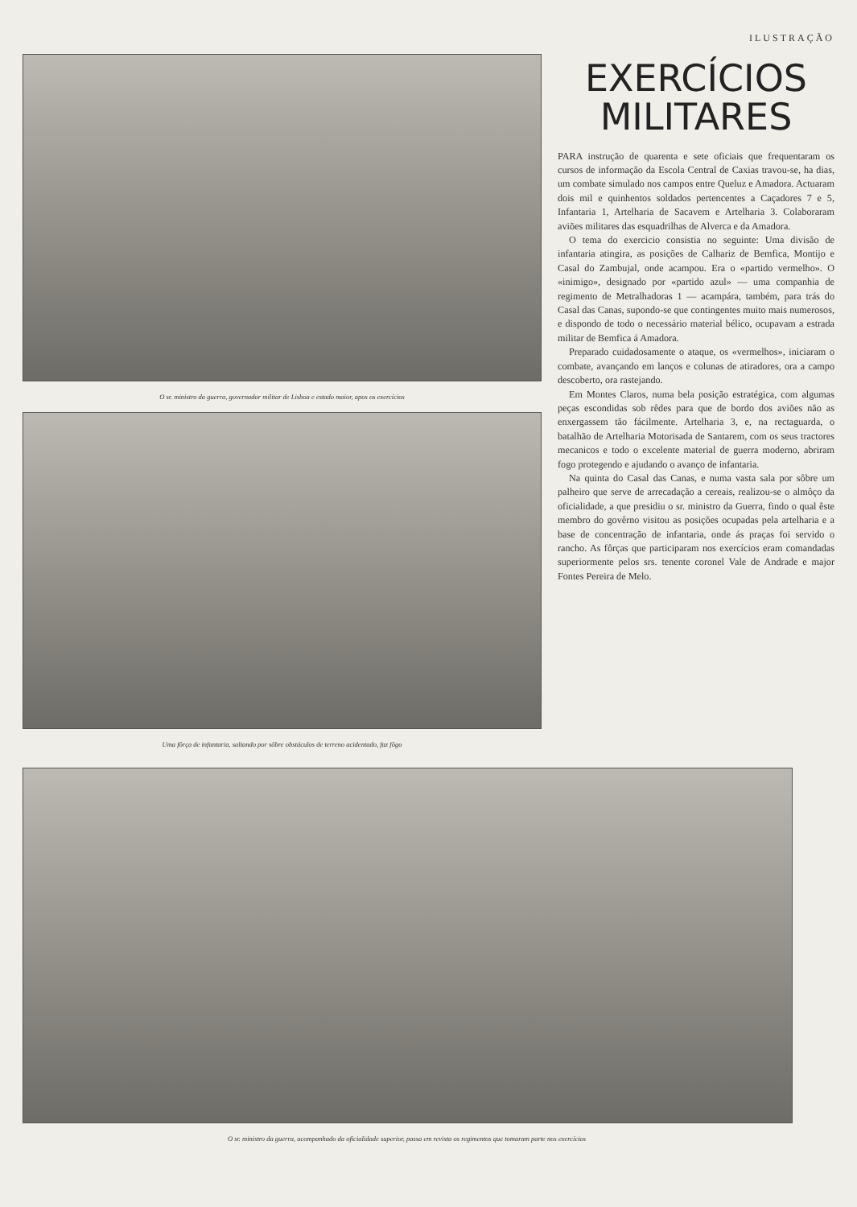ILUSTRAÇÃO
O sr. ministro da guerra, governador militar de Lisboa e estado maior, apos os exercícios
Uma fôrça de infantaria, saltando por sôbre obstáculos de terreno acidentado, faz fôgo
EXERCÍCIOS
MILITARES
PARA instrução de quarenta e sete oficiais que frequentaram os cursos de informação da Escola Central de Caxias travou-se, ha dias, um combate simulado nos campos entre Queluz e Amadora. Actuaram dois mil e quinhentos soldados pertencentes a Caçadores 7 e 5, Infantaria 1, Artelharia de Sacavem e Artelharia 3. Colaboraram aviões militares das esquadrilhas de Alverca e da Amadora.
O tema do exercicio consistia no seguinte: Uma divisão de infantaria atingira, as posições de Calhariz de Bemfica, Montijo e Casal do Zambujal, onde acampou. Era o «partido vermelho». O «inimigo», designado por «partido azul» — uma companhia de regimento de Metralhadoras 1 — acampára, também, para trás do Casal das Canas, supondo-se que contingentes muito mais numerosos, e dispondo de todo o necessário material bélico, ocupavam a estrada militar de Bemfica á Amadora.
Preparado cuidadosamente o ataque, os «vermelhos», iniciaram o combate, avançando em lanços e colunas de atiradores, ora a campo descoberto, ora rastejando.
Em Montes Claros, numa bela posição estratégica, com algumas peças escondidas sob rêdes para que de bordo dos aviões não as enxergassem tão fácilmente. Artelharia 3, e, na rectaguarda, o batalhão de Artelharia Motorisada de Santarem, com os seus tractores mecanicos e todo o excelente material de guerra moderno, abriram fogo protegendo e ajudando o avanço de infantaria.
Na quinta do Casal das Canas, e numa vasta sala por sôbre um palheiro que serve de arrecadação a cereais, realizou-se o almôço da oficialidade, a que presidiu o sr. ministro da Guerra, findo o qual êste membro do govêrno visitou as posições ocupadas pela artelharia e a base de concentração de infantaria, onde ás praças foi servido o rancho. As fôrças que participaram nos exercícios eram comandadas superiormente pelos srs. tenente coronel Vale de Andrade e major Fontes Pereira de Melo.
O sr. ministro da guerra, acompanhado da oficialidade superior, passa em revista os regimentos que tomaram parte nos exercícios